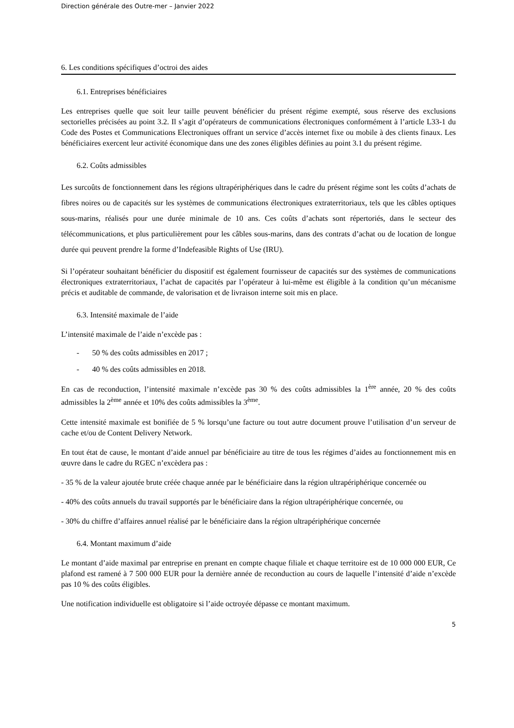Direction générale des Outre-mer – Janvier 2022
6. Les conditions spécifiques d’octroi des aides
6.1. Entreprises bénéficiaires
Les entreprises quelle que soit leur taille peuvent bénéficier du présent régime exempté, sous réserve des exclusions sectorielles précisées au point 3.2. Il s’agit d’opérateurs de communications électroniques conformément à l’article L33-1 du Code des Postes et Communications Electroniques offrant un service d’accès internet fixe ou mobile à des clients finaux. Les bénéficiaires exercent leur activité économique dans une des zones éligibles définies au point 3.1 du présent régime.
6.2. Coûts admissibles
Les surcoûts de fonctionnement dans les régions ultrapériphériques dans le cadre du présent régime sont les coûts d’achats de fibres noires ou de capacités sur les systèmes de communications électroniques extraterritoriaux, tels que les câbles optiques sous-marins, réalisés pour une durée minimale de 10 ans. Ces coûts d’achats sont répertoriés, dans le secteur des télécommunications, et plus particulièrement pour les câbles sous-marins, dans des contrats d’achat ou de location de longue durée qui peuvent prendre la forme d’Indefeasible Rights of Use (IRU).
Si l’opérateur souhaitant bénéficier du dispositif est également fournisseur de capacités sur des systèmes de communications électroniques extraterritoriaux, l’achat de capacités par l’opérateur à lui-même est éligible à la condition qu’un mécanisme précis et auditable de commande, de valorisation et de livraison interne soit mis en place.
6.3. Intensité maximale de l’aide
L’intensité maximale de l’aide n’excède pas :
- 50 % des coûts admissibles en 2017 ;
- 40 % des coûts admissibles en 2018.
En cas de reconduction, l’intensité maximale n’excède pas 30 % des coûts admissibles la 1<sup>ère</sup> année, 20 % des coûts admissibles la 2<sup>ème</sup> année et 10% des coûts admissibles la 3<sup>ème</sup>.
Cette intensité maximale est bonifiée de 5 % lorsqu’une facture ou tout autre document prouve l’utilisation d’un serveur de cache et/ou de Content Delivery Network.
En tout état de cause, le montant d’aide annuel par bénéficiaire au titre de tous les régimes d’aides au fonctionnement mis en œuvre dans le cadre du RGEC n’excèdera pas :
- 35 % de la valeur ajoutée brute créée chaque année par le bénéficiaire dans la région ultrapériphérique concernée ou
- 40% des coûts annuels du travail supportés par le bénéficiaire dans la région ultrapériphérique concernée, ou
- 30% du chiffre d’affaires annuel réalisé par le bénéficiaire dans la région ultrapériphérique concernée
6.4. Montant maximum d’aide
Le montant d’aide maximal par entreprise en prenant en compte chaque filiale et chaque territoire est de 10 000 000 EUR, Ce plafond est ramené à 7 500 000 EUR pour la dernière année de reconduction au cours de laquelle l’intensité d’aide n’excède pas 10 % des coûts éligibles.
Une notification individuelle est obligatoire si l’aide octroyée dépasse ce montant maximum.
5